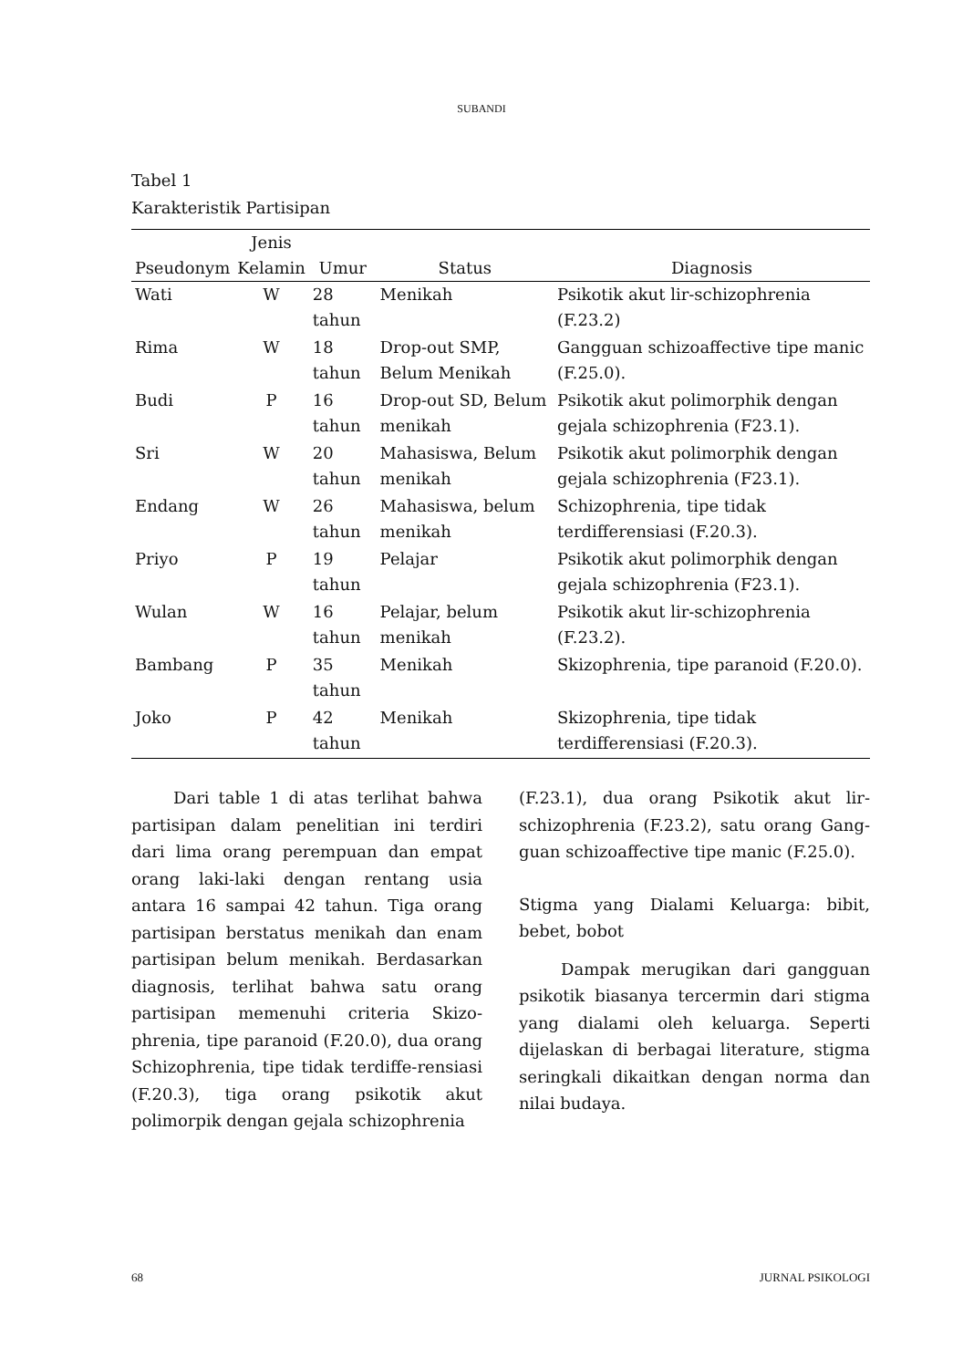SUBANDI
Tabel 1
Karakteristik Partisipan
| Pseudonym | Jenis Kelamin | Umur | Status | Diagnosis |
| --- | --- | --- | --- | --- |
| Wati | W | 28 tahun | Menikah | Psikotik akut lir-schizophrenia (F.23.2) |
| Rima | W | 18 tahun | Drop-out SMP, Belum Menikah | Gangguan schizoaffective tipe manic (F.25.0). |
| Budi | P | 16 tahun | Drop-out SD, Belum menikah | Psikotik akut polimorphik dengan gejala schizophrenia (F23.1). |
| Sri | W | 20 tahun | Mahasiswa, Belum menikah | Psikotik akut polimorphik dengan gejala schizophrenia (F23.1). |
| Endang | W | 26 tahun | Mahasiswa, belum menikah | Schizophrenia, tipe tidak terdifferensiasi (F.20.3). |
| Priyo | P | 19 tahun | Pelajar | Psikotik akut polimorphik dengan gejala schizophrenia (F23.1). |
| Wulan | W | 16 tahun | Pelajar, belum menikah | Psikotik akut lir-schizophrenia (F.23.2). |
| Bambang | P | 35 tahun | Menikah | Skizophrenia, tipe paranoid (F.20.0). |
| Joko | P | 42 tahun | Menikah | Skizophrenia, tipe tidak terdifferensiasi (F.20.3). |
Dari table 1 di atas terlihat bahwa partisipan dalam penelitian ini terdiri dari lima orang perempuan dan empat orang laki-laki dengan rentang usia antara 16 sampai 42 tahun. Tiga orang partisipan berstatus menikah dan enam partisipan belum menikah. Berdasarkan diagnosis, terlihat bahwa satu orang partisipan memenuhi criteria Skizo-phrenia, tipe paranoid (F.20.0), dua orang Schizophrenia, tipe tidak terdiffe-rensiasi (F.20.3), tiga orang psikotik akut polimorpik dengan gejala schizophrenia
(F.23.1), dua orang Psikotik akut lir-schizophrenia (F.23.2), satu orang Gang-guan schizoaffective tipe manic (F.25.0).
Stigma yang Dialami Keluarga: bibit, bebet, bobot
Dampak merugikan dari gangguan psikotik biasanya tercermin dari stigma yang dialami oleh keluarga. Seperti dijelaskan di berbagai literature, stigma seringkali dikaitkan dengan norma dan nilai budaya.
68 JURNAL PSIKOLOGI